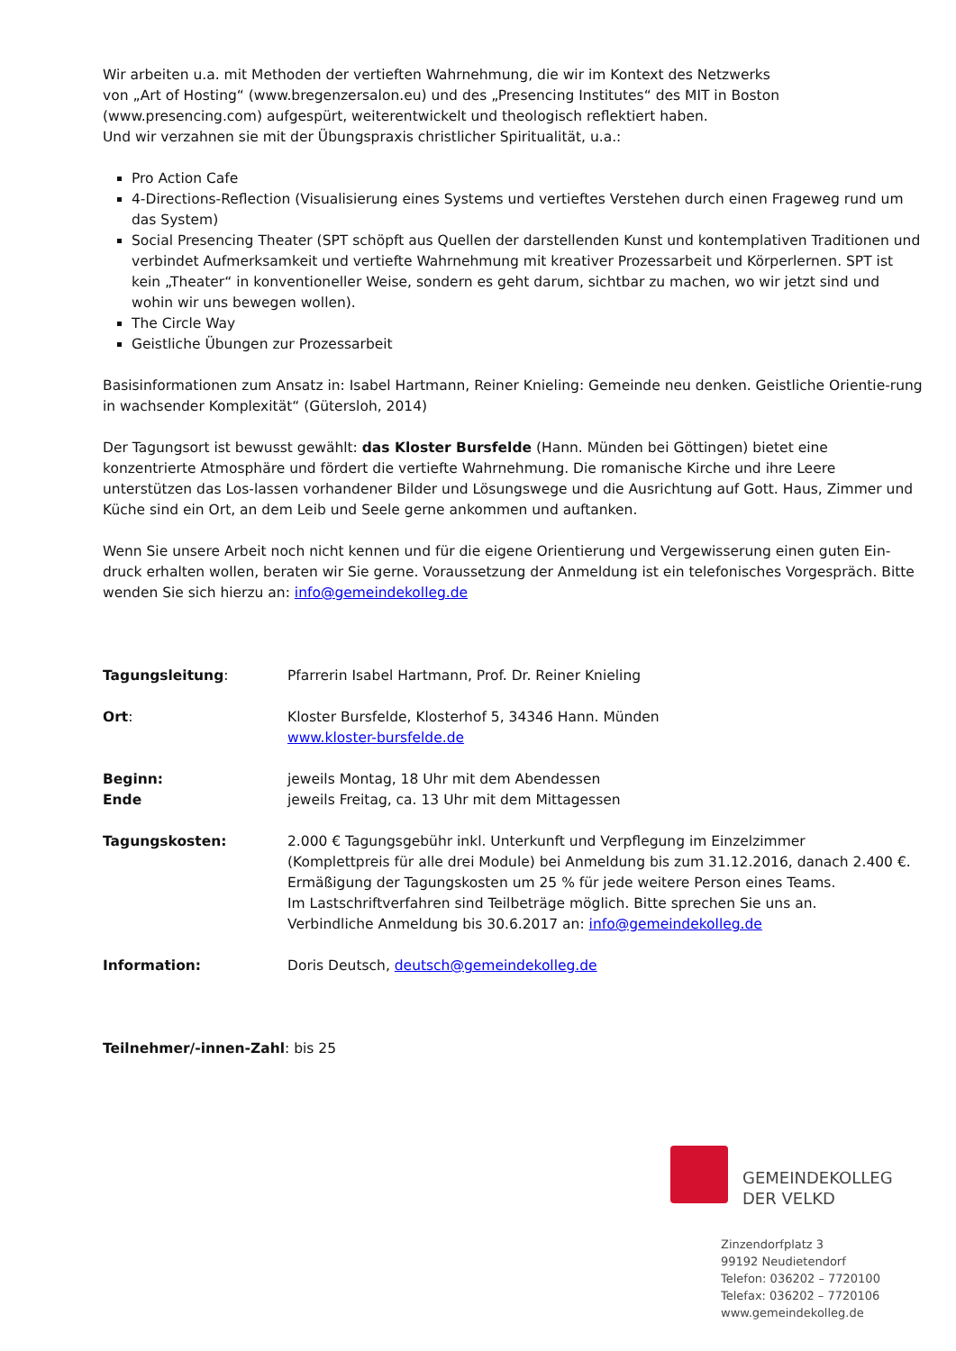Wir arbeiten u.a. mit Methoden der vertieften Wahrnehmung, die wir im Kontext des Netzwerks
von „Art of Hosting“ (www.bregenzersalon.eu) und des „Presencing Institutes“ des MIT in Boston
(www.presencing.com) aufgespürt, weiterentwickelt und theologisch reflektiert haben.
Und wir verzahnen sie mit der Übungspraxis christlicher Spiritualität, u.a.:
Pro Action Cafe
4-Directions-Reflection (Visualisierung eines Systems und vertieftes Verstehen durch einen Frageweg rund um das System)
Social Presencing Theater (SPT schöpft aus Quellen der darstellenden Kunst und kontemplativen Traditionen und verbindet Aufmerksamkeit und vertiefte Wahrnehmung mit kreativer Prozessarbeit und Körperlernen. SPT ist kein „Theater“ in konventioneller Weise, sondern es geht darum, sichtbar zu machen, wo wir jetzt sind und wohin wir uns bewegen wollen).
The Circle Way
Geistliche Übungen zur Prozessarbeit
Basisinformationen zum Ansatz in: Isabel Hartmann, Reiner Knieling: Gemeinde neu denken. Geistliche Orientie-rung in wachsender Komplexität“ (Gütersloh, 2014)
Der Tagungsort ist bewusst gewählt: das Kloster Bursfelde (Hann. Münden bei Göttingen) bietet eine konzentrierte Atmosphäre und fördert die vertiefte Wahrnehmung. Die romanische Kirche und ihre Leere unterstützen das Los-lassen vorhandener Bilder und Lösungswege und die Ausrichtung auf Gott. Haus, Zimmer und Küche sind ein Ort, an dem Leib und Seele gerne ankommen und auftanken.
Wenn Sie unsere Arbeit noch nicht kennen und für die eigene Orientierung und Vergewisserung einen guten Ein-druck erhalten wollen, beraten wir Sie gerne. Voraussetzung der Anmeldung ist ein telefonisches Vorgespräch. Bitte wenden Sie sich hierzu an: info@gemeindekolleg.de
Tagungsleitung: Pfarrerin Isabel Hartmann, Prof. Dr. Reiner Knieling
Ort: Kloster Bursfelde, Klosterhof 5, 34346 Hann. Münden
www.kloster-bursfelde.de
Beginn:
Ende
jeweils Montag, 18 Uhr mit dem Abendessen
jeweils Freitag, ca. 13 Uhr mit dem Mittagessen
Tagungskosten: 2.000 € Tagungsgebühr inkl. Unterkunft und Verpflegung im Einzelzimmer
(Komplettpreis für alle drei Module) bei Anmeldung bis zum 31.12.2016, danach 2.400 €.
Ermäßigung der Tagungskosten um 25 % für jede weitere Person eines Teams.
Im Lastschriftverfahren sind Teilbeträge möglich. Bitte sprechen Sie uns an.
Verbindliche Anmeldung bis 30.6.2017 an: info@gemeindekolleg.de
Information: Doris Deutsch, deutsch@gemeindekolleg.de
Teilnehmer/-innen-Zahl: bis 25
GEMEINDEKOLLEG
DER VELKD
Zinzendorfplatz 3
99192 Neudietendorf
Telefon: 036202 – 7720100
Telefax: 036202 – 7720106
www.gemeindekolleg.de